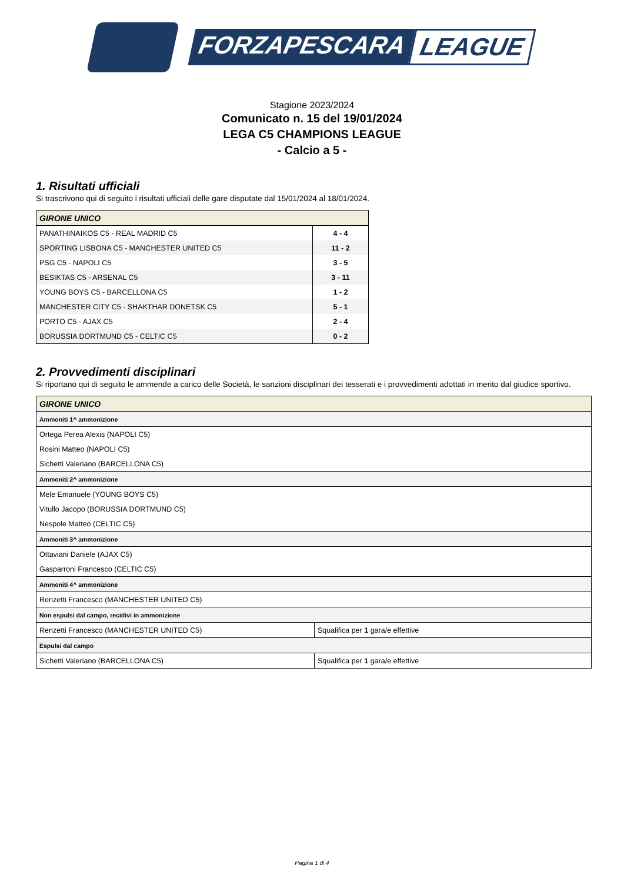FORZAPESCARA LEAGUE
Stagione 2023/2024
Comunicato n. 15 del 19/01/2024
LEGA C5 CHAMPIONS LEAGUE
- Calcio a 5 -
1. Risultati ufficiali
Si trascrivono qui di seguito i risultati ufficiali delle gare disputate dal 15/01/2024 al 18/01/2024.
| GIRONE UNICO | |
| --- | --- |
| PANATHINAIKOS C5 - REAL MADRID C5 | 4 - 4 |
| SPORTING LISBONA C5 - MANCHESTER UNITED C5 | 11 - 2 |
| PSG C5 - NAPOLI C5 | 3 - 5 |
| BESIKTAS C5 - ARSENAL C5 | 3 - 11 |
| YOUNG BOYS C5 - BARCELLONA C5 | 1 - 2 |
| MANCHESTER CITY C5 - SHAKTHAR DONETSK C5 | 5 - 1 |
| PORTO C5 - AJAX C5 | 2 - 4 |
| BORUSSIA DORTMUND C5 - CELTIC C5 | 0 - 2 |
2. Provvedimenti disciplinari
Si riportano qui di seguito le ammende a carico delle Società, le sanzioni disciplinari dei tesserati e i provvedimenti adottati in merito dal giudice sportivo.
| GIRONE UNICO | |
| --- | --- |
| Ammoniti 1^ ammonizione | |
| Ortega Perea Alexis (NAPOLI C5) | |
| Rosini Matteo (NAPOLI C5) | |
| Sichetti Valeriano (BARCELLONA C5) | |
| Ammoniti 2^ ammonizione | |
| Mele Emanuele (YOUNG BOYS C5) | |
| Vitullo Jacopo (BORUSSIA DORTMUND C5) | |
| Nespole Matteo (CELTIC C5) | |
| Ammoniti 3^ ammonizione | |
| Ottaviani Daniele (AJAX C5) | |
| Gasparroni Francesco (CELTIC C5) | |
| Ammoniti 4^ ammonizione | |
| Renzetti Francesco (MANCHESTER UNITED C5) | |
| Non espulsi dal campo, recidivi in ammonizione | |
| Renzetti Francesco (MANCHESTER UNITED C5) | Squalifica per 1 gara/e effettive |
| Espulsi dal campo | |
| Sichetti Valeriano (BARCELLONA C5) | Squalifica per 1 gara/e effettive |
Pagina 1 di 4